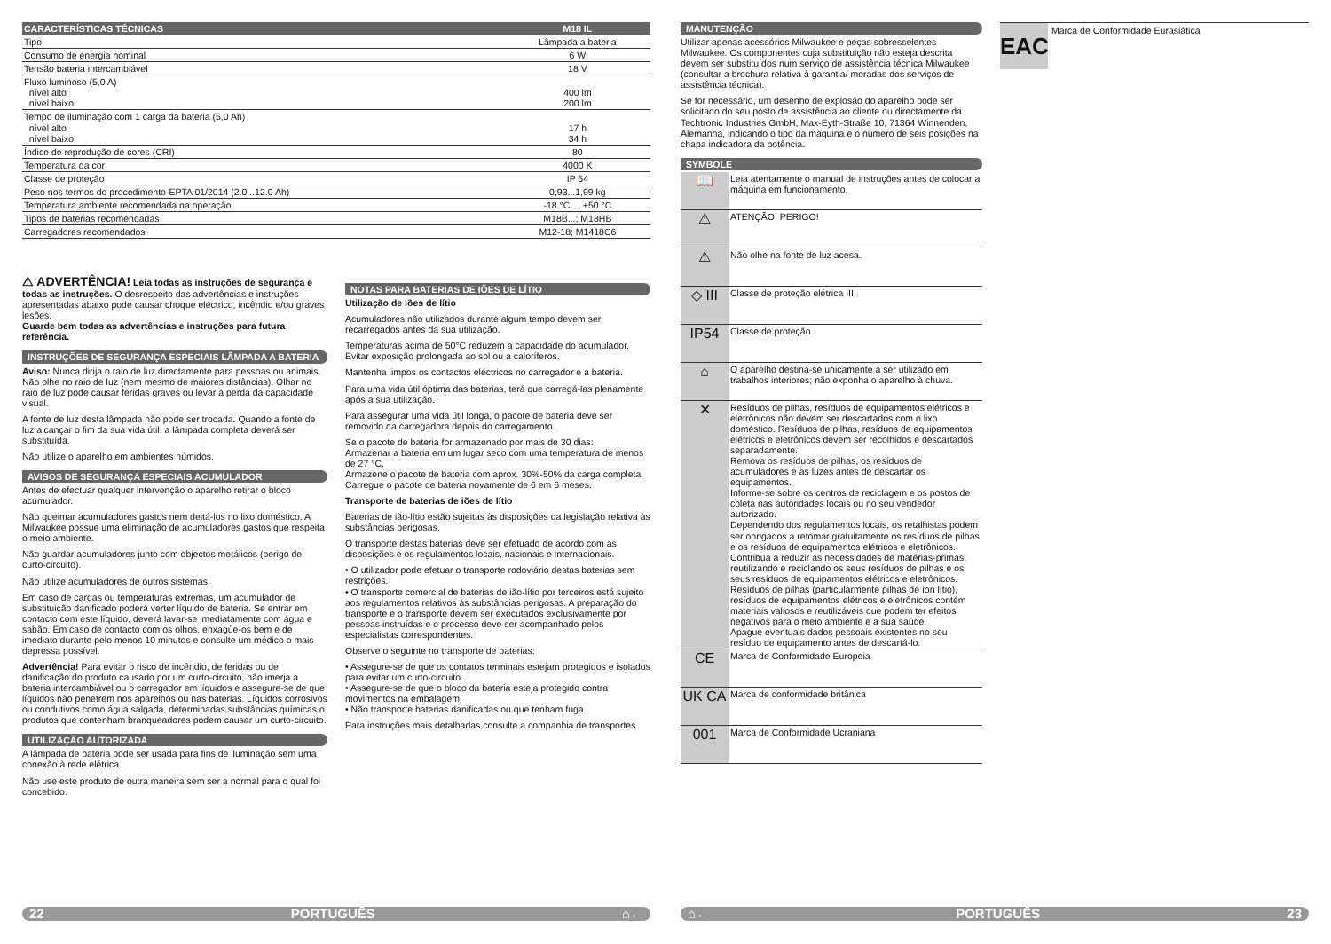| CARACTERÍSTICAS TÉCNICAS | M18 IL |
| --- | --- |
| Tipo | Lâmpada a bateria |
| Consumo de energia nominal | 6 W |
| Tensão bateria intercambiável | 18 V |
| Fluxo luminoso (5,0 A) nível alto nível baixo | 400 lm 200 lm |
| Tempo de iluminação com 1 carga da bateria (5,0 Ah) nível alto nível baixo | 17 h 34 h |
| Índice de reprodução de cores (CRI) | 80 |
| Temperatura da cor | 4000 K |
| Classe de proteção | IP 54 |
| Peso nos termos do procedimento-EPTA 01/2014 (2.0...12.0 Ah) | 0,93...1,99 kg |
| Temperatura ambiente recomendada na operação | -18 °C ... +50 °C |
| Tipos de baterias recomendadas | M18B...; M18HB |
| Carregadores recomendados | M12-18; M1418C6 |
⚠ ADVERTÊNCIA! Leia todas as instruções de segurança e todas as instruções. O desrespeito das advertências e instruções apresentadas abaixo pode causar choque eléctrico, incêndio e/ou graves lesões.
Guarde bem todas as advertências e instruções para futura referência.
INSTRUÇÕES DE SEGURANÇA ESPECIAIS LÂMPADA A BATERIA
Aviso: Nunca dirija o raio de luz directamente para pessoas ou animais. Não olhe no raio de luz (nem mesmo de maiores distâncias). Olhar no raio de luz pode causar feridas graves ou levar à perda da capacidade visual.
A fonte de luz desta lâmpada não pode ser trocada. Quando a fonte de luz alcançar o fim da sua vida útil, a lâmpada completa deverá ser substituída.
Não utilize o aparelho em ambientes húmidos.
AVISOS DE SEGURANÇA ESPECIAIS ACUMULADOR
Antes de efectuar qualquer intervenção o aparelho retirar o bloco acumulador.
Não queimar acumuladores gastos nem deitá-los no lixo doméstico. A Milwaukee possue uma eliminação de acumuladores gastos que respeita o meio ambiente.
Não guardar acumuladores junto com objectos metálicos (perigo de curto-circuito).
Não utilize acumuladores de outros sistemas.
Em caso de cargas ou temperaturas extremas, um acumulador de substituição danificado poderá verter líquido de bateria. Se entrar em contacto com este líquido, deverá lavar-se imediatamente com água e sabão. Em caso de contacto com os olhos, enxagúe-os bem e de imediato durante pelo menos 10 minutos e consulte um médico o mais depressa possível.
Advertência! Para evitar o risco de incêndio, de feridas ou de danificação do produto causado por um curto-circuito, não imerja a bateria intercambiável ou o carregador em líquidos e assegure-se de que líquidos não penetrem nos aparelhos ou nas baterias. Líquidos corrosivos ou condutivos como água salgada, determinadas substâncias químicas o produtos que contenham branqueadores podem causar um curto-circuito.
UTILIZAÇÃO AUTORIZADA
A lâmpada de bateria pode ser usada para fins de iluminação sem uma conexão à rede elétrica.
Não use este produto de outra maneira sem ser a normal para o qual foi concebido.
NOTAS PARA BATERIAS DE IÕES DE LÍTIO
Utilização de iões de lítio
Acumuladores não utilizados durante algum tempo devem ser recarregados antes da sua utilização.
Temperaturas acima de 50°C reduzem a capacidade do acumulador. Evitar exposição prolongada ao sol ou a caloríferos.
Mantenha limpos os contactos eléctricos no carregador e a bateria.
Para uma vida útil óptima das baterias, terá que carregá-las plenamente após a sua utilização.
Para assegurar uma vida útil longa, o pacote de bateria deve ser removido da carregadora depois do carregamento.
Se o pacote de bateria for armazenado por mais de 30 dias:
Armazenar a bateria em um lugar seco com uma temperatura de menos de 27 °C.
Armazene o pacote de bateria com aprox. 30%-50% da carga completa.
Carregue o pacote de bateria novamente de 6 em 6 meses.
Transporte de baterias de iões de lítio
Baterias de ião-lítio estão sujeitas às disposições da legislação relativa às substâncias perigosas.
O transporte destas baterias deve ser efetuado de acordo com as disposições e os regulamentos locais, nacionais e internacionais.
• O utilizador pode efetuar o transporte rodoviário destas baterias sem restrições.
• O transporte comercial de baterias de ião-lítio por terceiros está sujeito aos regulamentos relativos às substâncias perigosas. A preparação do transporte e o transporte devem ser executados exclusivamente por pessoas instruídas e o processo deve ser acompanhado pelos especialistas correspondentes.
Observe o seguinte no transporte de baterias:
• Assegure-se de que os contatos terminais estejam protegidos e isolados para evitar um curto-circuito.
• Assegure-se de que o bloco da bateria esteja protegido contra movimentos na embalagem.
• Não transporte baterias danificadas ou que tenham fuga.
Para instruções mais detalhadas consulte a companhia de transportes
MANUTENÇÃO
Utilizar apenas acessórios Milwaukee e peças sobresselentes Milwaukee. Os componentes cuja substituição não esteja descrita devem ser substituídos num serviço de assistência técnica Milwaukee (consultar a brochura relativa à garantia/ moradas dos serviços de assistência técnica).
Se for necessário, um desenho de explosão do aparelho pode ser solicitado do seu posto de assistência ao cliente ou directamente da Techtronic Industries GmbH, Max-Eyth-Straße 10, 71364 Winnenden, Alemanha, indicando o tipo da máquina e o número de seis posições na chapa indicadora da potência.
SYMBOLE
| 📖 | Leia atentamente o manual de instruções antes de colocar a máquina em funcionamento. |
| ⚠ | ATENÇÃO! PERIGO! |
| ⚠ | Não olhe na fonte de luz acesa. |
| ◇ III | Classe de proteção elétrica III. |
| IP54 | Classe de proteção |
| ⌂ | O aparelho destina-se unicamente a ser utilizado em trabalhos interiores; não exponha o aparelho à chuva. |
| ✕ | Resíduos de pilhas, resíduos de equipamentos elétricos e eletrônicos não devem ser descartados com o lixo doméstico. Resíduos de pilhas, resíduos de equipamentos elétricos e eletrônicos devem ser recolhidos e descartados separadamente. Remova os resíduos de pilhas, os resíduos de acumuladores e as luzes antes de descartar os equipamentos. Informe-se sobre os centros de reciclagem e os postos de coleta nas autoridades locais ou no seu vendedor autorizado. Dependendo dos regulamentos locais, os retalhistas podem ser obrigados a retomar gratuitamente os resíduos de pilhas e os resíduos de equipamentos elétricos e eletrônicos. Contribua a reduzir as necessidades de matérias-primas, reutilizando e reciclando os seus resíduos de pilhas e os seus resíduos de equipamentos elétricos e eletrônicos. Resíduos de pilhas (particularmente pilhas de íon lítio), resíduos de equipamentos elétricos e eletrônicos contém materiais valiosos e reutilizáveis que podem ter efeitos negativos para o meio ambiente e a sua saúde. Apague eventuais dados pessoais existentes no seu resíduo de equipamento antes de descartá-lo. |
| CE | Marca de Conformidade Europeia |
| UK CA | Marca de conformidade britânica |
| 001 | Marca de Conformidade Ucraniana |
EAC
Marca de Conformidade Eurasiática
22 PORTUGUÊS ⌂← ⌂← PORTUGUÊS 23